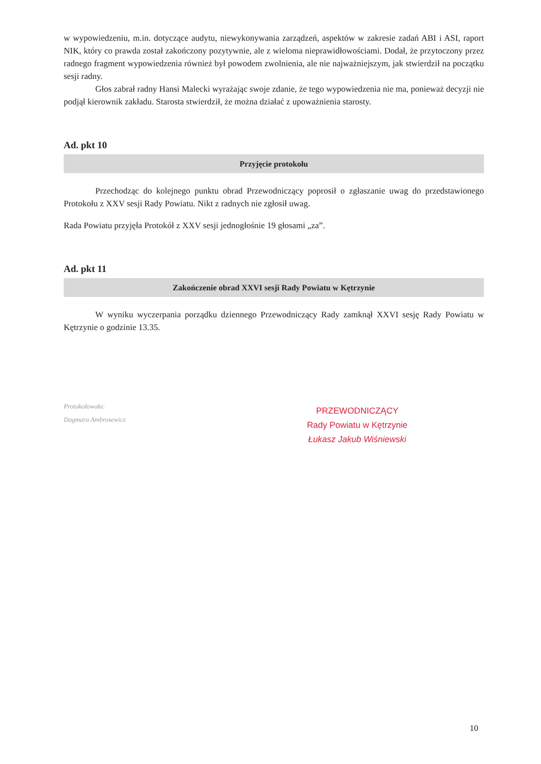w wypowiedzeniu, m.in. dotyczące audytu, niewykonywania zarządzeń, aspektów w zakresie zadań ABI i ASI, raport NIK, który co prawda został zakończony pozytywnie, ale z wieloma nieprawidłowościami. Dodał, że przytoczony przez radnego fragment wypowiedzenia również był powodem zwolnienia, ale nie najważniejszym, jak stwierdził na początku sesji radny.
Głos zabrał radny Hansi Malecki wyrażając swoje zdanie, że tego wypowiedzenia nie ma, ponieważ decyzji nie podjął kierownik zakładu. Starosta stwierdził, że można działać z upoważnienia starosty.
Ad. pkt 10
Przyjęcie protokołu
Przechodząc do kolejnego punktu obrad Przewodniczący poprosił o zgłaszanie uwag do przedstawionego Protokołu z XXV sesji Rady Powiatu. Nikt z radnych nie zgłosił uwag.
Rada Powiatu przyjęła Protokół z XXV sesji jednogłośnie 19 głosami „za”.
Ad. pkt 11
Zakończenie obrad XXVI sesji Rady Powiatu w Kętrzynie
W wyniku wyczerpania porządku dziennego Przewodniczący Rady zamknął XXVI sesję Rady Powiatu w Kętrzynie o godzinie 13.35.
Protokołowała:
Dagmara Ambrosewicz
PRZEWODNICZĄCY
Rady Powiatu w Kętrzynie
Łukasz Jakub Wiśniewski
10